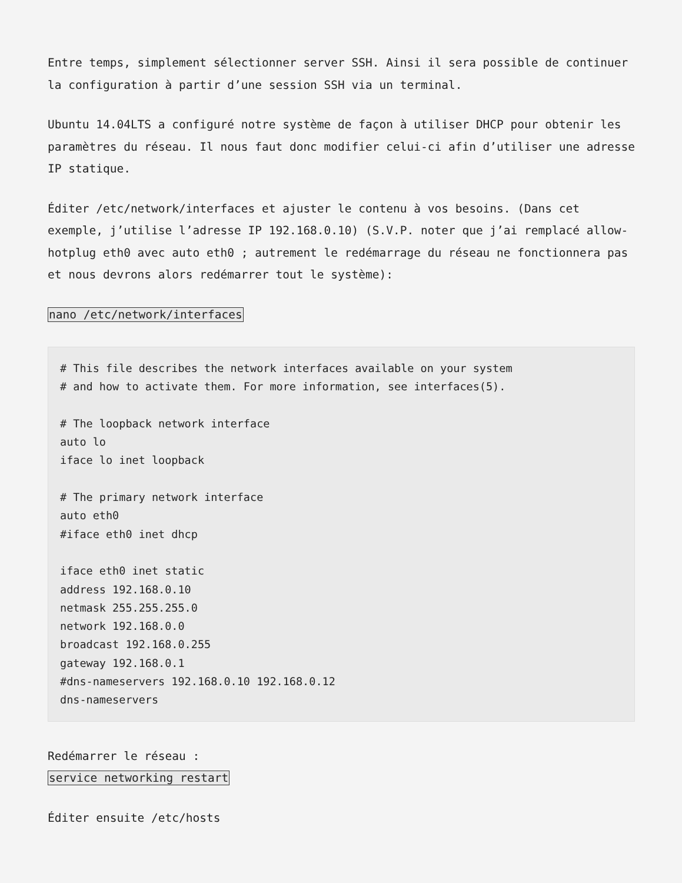Entre temps, simplement sélectionner server SSH. Ainsi il sera possible de continuer la configuration à partir d’une session SSH via un terminal.
Ubuntu 14.04LTS a configuré notre système de façon à utiliser DHCP pour obtenir les paramètres du réseau. Il nous faut donc modifier celui-ci afin d’utiliser une adresse IP statique.
Éditer /etc/network/interfaces et ajuster le contenu à vos besoins. (Dans cet exemple, j’utilise l’adresse IP 192.168.0.10) (S.V.P. noter que j’ai remplacé allow-hotplug eth0 avec auto eth0 ; autrement le redémarrage du réseau ne fonctionnera pas et nous devrons alors redémarrer tout le système):
nano /etc/network/interfaces
# This file describes the network interfaces available on your system
# and how to activate them. For more information, see interfaces(5).

# The loopback network interface
auto lo
iface lo inet loopback

# The primary network interface
auto eth0
#iface eth0 inet dhcp

iface eth0 inet static
address 192.168.0.10
netmask 255.255.255.0
network 192.168.0.0
broadcast 192.168.0.255
gateway 192.168.0.1
#dns-nameservers 192.168.0.10 192.168.0.12
dns-nameservers
Redémarrer le réseau :
service networking restart
Éditer ensuite /etc/hosts